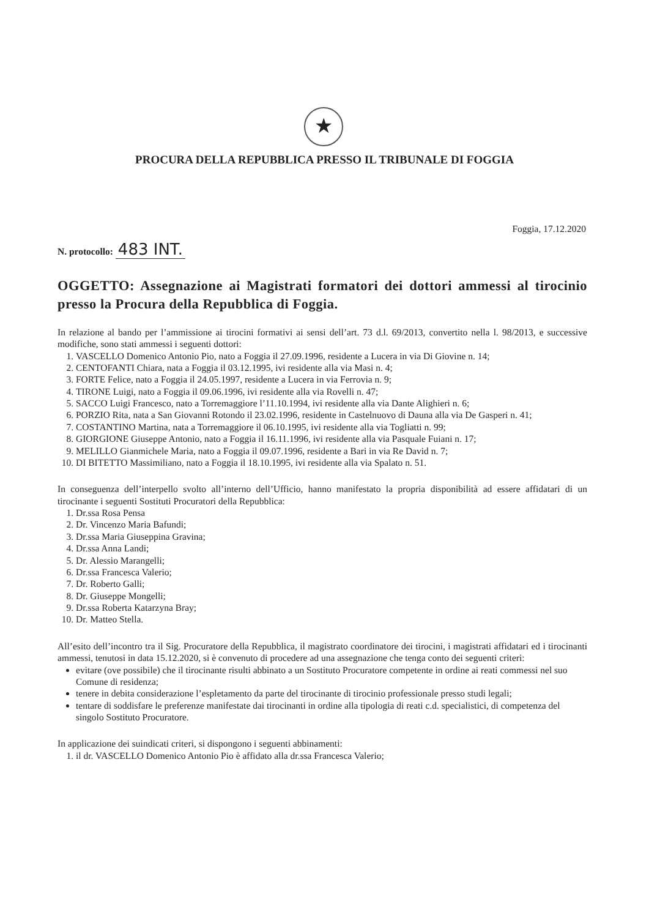★
PROCURA DELLA REPUBBLICA PRESSO IL TRIBUNALE DI FOGGIA
Foggia, 17.12.2020
N. protocollo: 483 INT.
OGGETTO: Assegnazione ai Magistrati formatori dei dottori ammessi al tirocinio presso la Procura della Repubblica di Foggia.
In relazione al bando per l’ammissione ai tirocini formativi ai sensi dell’art. 73 d.l. 69/2013, convertito nella l. 98/2013, e successive modifiche, sono stati ammessi i seguenti dottori:
1. VASCELLO Domenico Antonio Pio, nato a Foggia il 27.09.1996, residente a Lucera in via Di Giovine n. 14;
2. CENTOFANTI Chiara, nata a Foggia il 03.12.1995, ivi residente alla via Masi n. 4;
3. FORTE Felice, nato a Foggia il 24.05.1997, residente a Lucera in via Ferrovia n. 9;
4. TIRONE Luigi, nato a Foggia il 09.06.1996, ivi residente alla via Rovelli n. 47;
5. SACCO Luigi Francesco, nato a Torremaggiore l’11.10.1994, ivi residente alla via Dante Alighieri n. 6;
6. PORZIO Rita, nata a San Giovanni Rotondo il 23.02.1996, residente in Castelnuovo di Dauna alla via De Gasperi n. 41;
7. COSTANTINO Martina, nata a Torremaggiore il 06.10.1995, ivi residente alla via Togliatti n. 99;
8. GIORGIONE Giuseppe Antonio, nato a Foggia il 16.11.1996, ivi residente alla via Pasquale Fuiani n. 17;
9. MELILLO Gianmichele Maria, nato a Foggia il 09.07.1996, residente a Bari in via Re David n. 7;
10. DI BITETTO Massimiliano, nato a Foggia il 18.10.1995, ivi residente alla via Spalato n. 51.
In conseguenza dell’interpello svolto all’interno dell’Ufficio, hanno manifestato la propria disponibilità ad essere affidatari di un tirocinante i seguenti Sostituti Procuratori della Repubblica:
1. Dr.ssa Rosa Pensa
2. Dr. Vincenzo Maria Bafundi;
3. Dr.ssa Maria Giuseppina Gravina;
4. Dr.ssa Anna Landi;
5. Dr. Alessio Marangelli;
6. Dr.ssa Francesca Valerio;
7. Dr. Roberto Galli;
8. Dr. Giuseppe Mongelli;
9. Dr.ssa Roberta Katarzyna Bray;
10. Dr. Matteo Stella.
All’esito dell’incontro tra il Sig. Procuratore della Repubblica, il magistrato coordinatore dei tirocini, i magistrati affidatari ed i tirocinanti ammessi, tenutosi in data 15.12.2020, si è convenuto di procedere ad una assegnazione che tenga conto dei seguenti criteri:
evitare (ove possibile) che il tirocinante risulti abbinato a un Sostituto Procuratore competente in ordine ai reati commessi nel suo Comune di residenza;
tenere in debita considerazione l’espletamento da parte del tirocinante di tirocinio professionale presso studi legali;
tentare di soddisfare le preferenze manifestate dai tirocinanti in ordine alla tipologia di reati c.d. specialistici, di competenza del singolo Sostituto Procuratore.
In applicazione dei suindicati criteri, si dispongono i seguenti abbinamenti:
1. il dr. VASCELLO Domenico Antonio Pio è affidato alla dr.ssa Francesca Valerio;